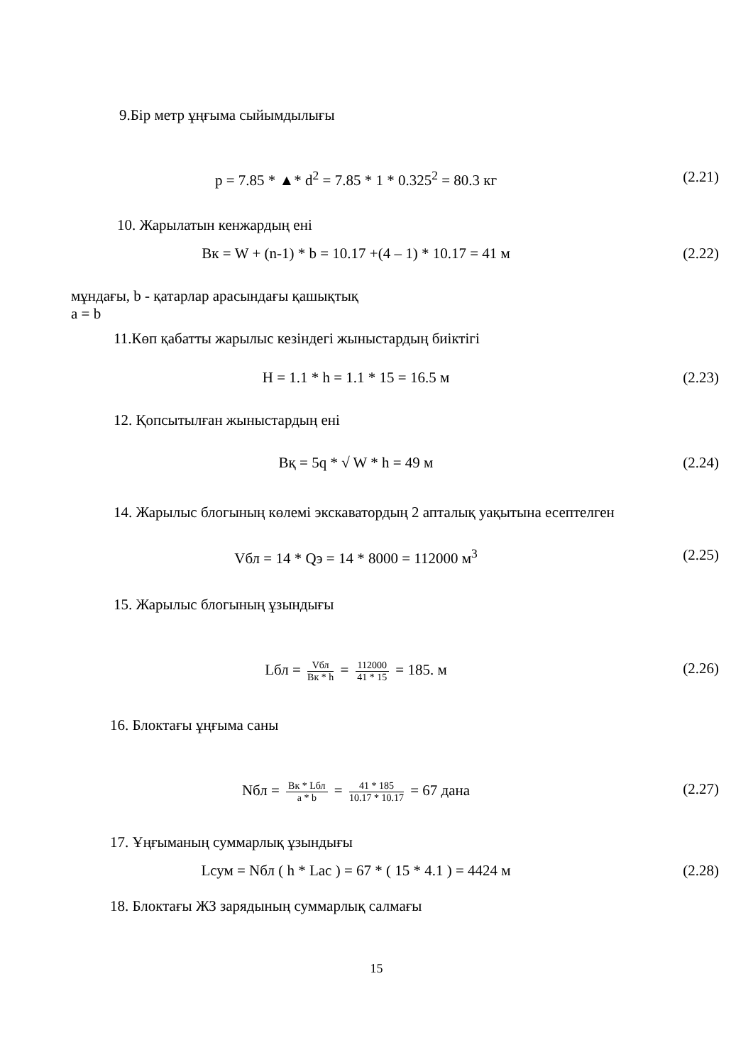9.Бір метр ұңғыма сыйымдылығы
p = 7.85 * ▲* d<sup>2</sup> = 7.85 * 1 * 0.325<sup>2</sup> = 80.3 кг
(2.21)
10. Жарылатын кенжардың ені
Вк = W + (n-1) * b = 10.17 +(4 – 1) * 10.17 = 41 м
(2.22)
мұндағы, b - қатарлар арасындағы қашықтық
a = b
11.Көп қабатты жарылыс кезіндегі жыныстардың биіктігі
H = 1.1 * h = 1.1 * 15 = 16.5 м
(2.23)
12. Қопсытылған жыныстардың ені
Вқ = 5q * √ W * h = 49 м (2.24)
14. Жарылыс блогының көлемі экскаватордың 2 апталық уақытына есептелген
Vбл = 14 * Qэ = 14 * 8000 = 112000 м<sup>3</sup>
(2.25)
15. Жарылыс блогының ұзындығы
Lбл = Vбл Вк * h = 112000 41 * 15 = 185. м
(2.26)
16. Блоктағы ұңғыма саны
Nбл = Вк * Lбл a * b = 41 * 185 10.17 * 10.17 = 67 дана
(2.27)
17. Ұңғыманың суммарлық ұзындығы
Lсум = Nбл ( h * Lac ) = 67 * ( 15 * 4.1 ) = 4424 м
(2.28)
18. Блоктағы ЖЗ зарядының суммарлық салмағы
15